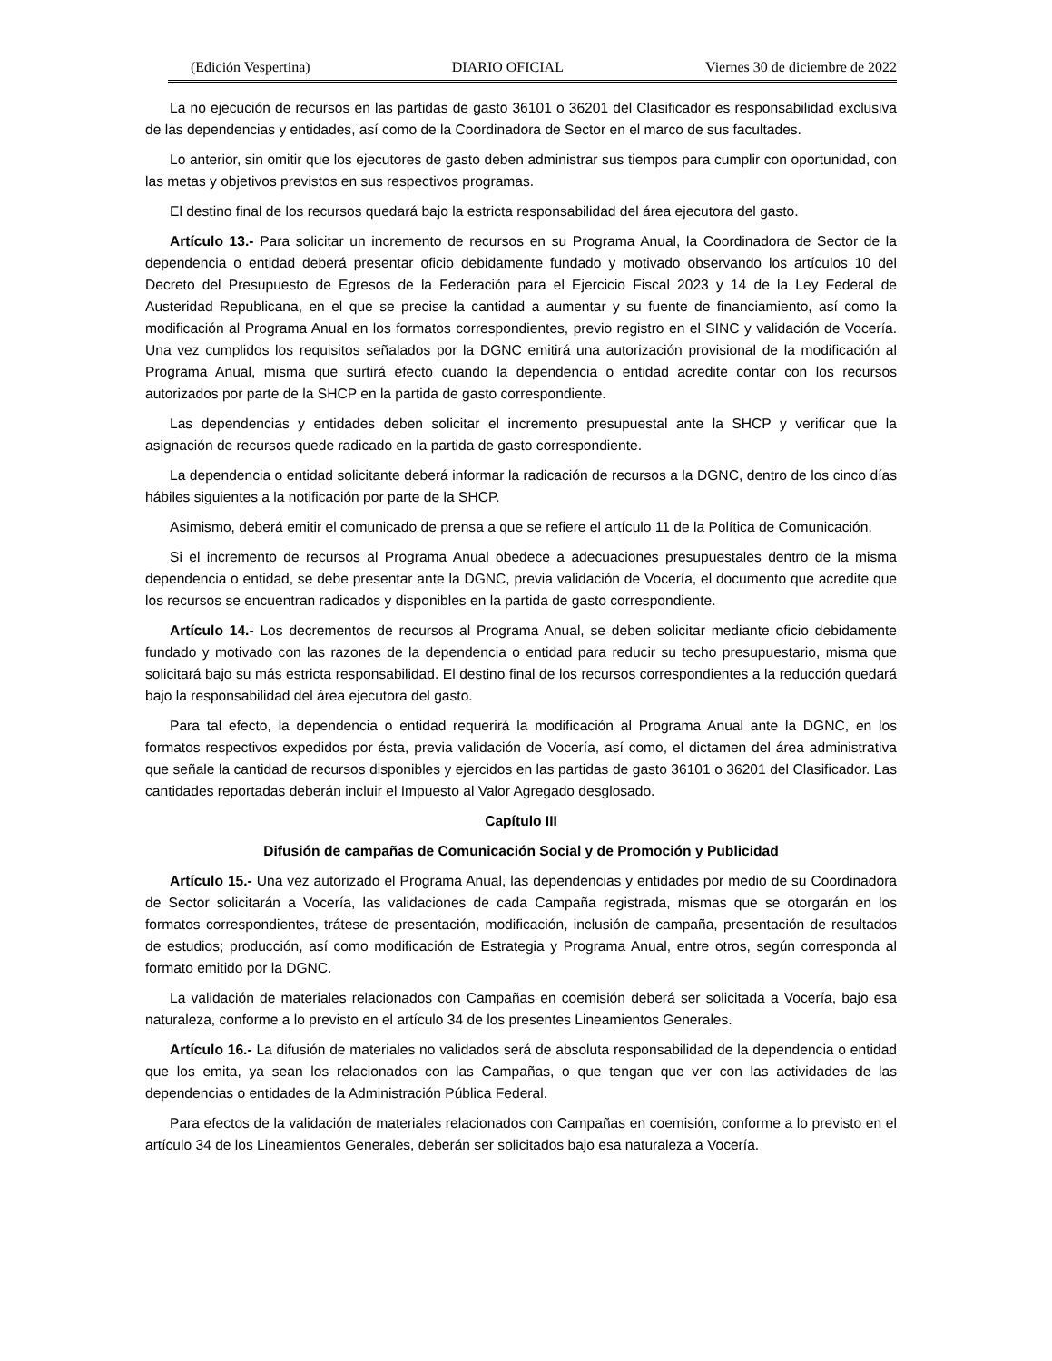(Edición Vespertina) DIARIO OFICIAL Viernes 30 de diciembre de 2022
La no ejecución de recursos en las partidas de gasto 36101 o 36201 del Clasificador es responsabilidad exclusiva de las dependencias y entidades, así como de la Coordinadora de Sector en el marco de sus facultades.
Lo anterior, sin omitir que los ejecutores de gasto deben administrar sus tiempos para cumplir con oportunidad, con las metas y objetivos previstos en sus respectivos programas.
El destino final de los recursos quedará bajo la estricta responsabilidad del área ejecutora del gasto.
Artículo 13.- Para solicitar un incremento de recursos en su Programa Anual, la Coordinadora de Sector de la dependencia o entidad deberá presentar oficio debidamente fundado y motivado observando los artículos 10 del Decreto del Presupuesto de Egresos de la Federación para el Ejercicio Fiscal 2023 y 14 de la Ley Federal de Austeridad Republicana, en el que se precise la cantidad a aumentar y su fuente de financiamiento, así como la modificación al Programa Anual en los formatos correspondientes, previo registro en el SINC y validación de Vocería. Una vez cumplidos los requisitos señalados por la DGNC emitirá una autorización provisional de la modificación al Programa Anual, misma que surtirá efecto cuando la dependencia o entidad acredite contar con los recursos autorizados por parte de la SHCP en la partida de gasto correspondiente.
Las dependencias y entidades deben solicitar el incremento presupuestal ante la SHCP y verificar que la asignación de recursos quede radicado en la partida de gasto correspondiente.
La dependencia o entidad solicitante deberá informar la radicación de recursos a la DGNC, dentro de los cinco días hábiles siguientes a la notificación por parte de la SHCP.
Asimismo, deberá emitir el comunicado de prensa a que se refiere el artículo 11 de la Política de Comunicación.
Si el incremento de recursos al Programa Anual obedece a adecuaciones presupuestales dentro de la misma dependencia o entidad, se debe presentar ante la DGNC, previa validación de Vocería, el documento que acredite que los recursos se encuentran radicados y disponibles en la partida de gasto correspondiente.
Artículo 14.- Los decrementos de recursos al Programa Anual, se deben solicitar mediante oficio debidamente fundado y motivado con las razones de la dependencia o entidad para reducir su techo presupuestario, misma que solicitará bajo su más estricta responsabilidad. El destino final de los recursos correspondientes a la reducción quedará bajo la responsabilidad del área ejecutora del gasto.
Para tal efecto, la dependencia o entidad requerirá la modificación al Programa Anual ante la DGNC, en los formatos respectivos expedidos por ésta, previa validación de Vocería, así como, el dictamen del área administrativa que señale la cantidad de recursos disponibles y ejercidos en las partidas de gasto 36101 o 36201 del Clasificador. Las cantidades reportadas deberán incluir el Impuesto al Valor Agregado desglosado.
Capítulo III
Difusión de campañas de Comunicación Social y de Promoción y Publicidad
Artículo 15.- Una vez autorizado el Programa Anual, las dependencias y entidades por medio de su Coordinadora de Sector solicitarán a Vocería, las validaciones de cada Campaña registrada, mismas que se otorgarán en los formatos correspondientes, trátese de presentación, modificación, inclusión de campaña, presentación de resultados de estudios; producción, así como modificación de Estrategia y Programa Anual, entre otros, según corresponda al formato emitido por la DGNC.
La validación de materiales relacionados con Campañas en coemisión deberá ser solicitada a Vocería, bajo esa naturaleza, conforme a lo previsto en el artículo 34 de los presentes Lineamientos Generales.
Artículo 16.- La difusión de materiales no validados será de absoluta responsabilidad de la dependencia o entidad que los emita, ya sean los relacionados con las Campañas, o que tengan que ver con las actividades de las dependencias o entidades de la Administración Pública Federal.
Para efectos de la validación de materiales relacionados con Campañas en coemisión, conforme a lo previsto en el artículo 34 de los Lineamientos Generales, deberán ser solicitados bajo esa naturaleza a Vocería.